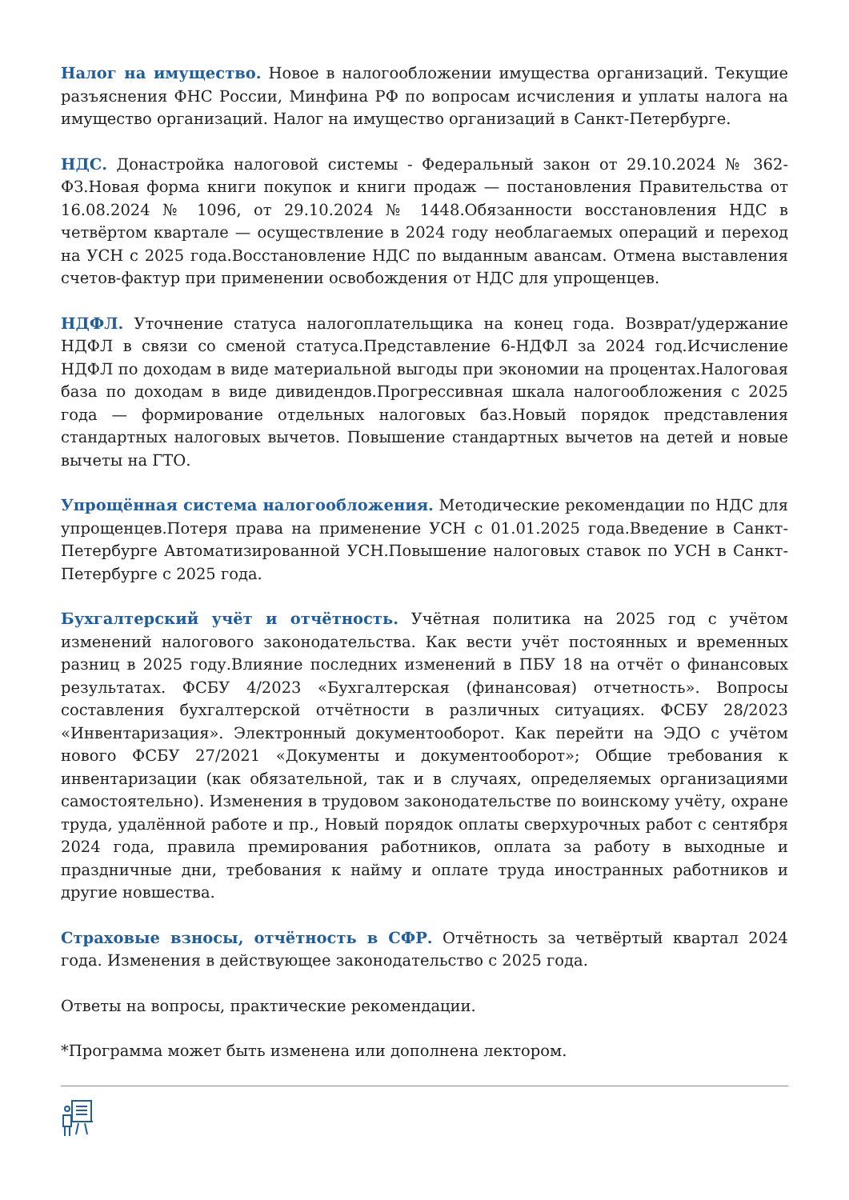Налог на имущество. Новое в налогообложении имущества организаций. Текущие разъяснения ФНС России, Минфина РФ по вопросам исчисления и уплаты налога на имущество организаций. Налог на имущество организаций в Санкт-Петербурге.
НДС. Донастройка налоговой системы - Федеральный закон от 29.10.2024 № 362-ФЗ.Новая форма книги покупок и книги продаж — постановления Правительства от 16.08.2024 № 1096, от 29.10.2024 № 1448.Обязанности восстановления НДС в четвёртом квартале — осуществление в 2024 году необлагаемых операций и переход на УСН с 2025 года.Восстановление НДС по выданным авансам. Отмена выставления счетов-фактур при применении освобождения от НДС для упрощенцев.
НДФЛ. Уточнение статуса налогоплательщика на конец года. Возврат/удержание НДФЛ в связи со сменой статуса.Представление 6-НДФЛ за 2024 год.Исчисление НДФЛ по доходам в виде материальной выгоды при экономии на процентах.Налоговая база по доходам в виде дивидендов.Прогрессивная шкала налогообложения с 2025 года — формирование отдельных налоговых баз.Новый порядок представления стандартных налоговых вычетов. Повышение стандартных вычетов на детей и новые вычеты на ГТО.
Упрощённая система налогообложения. Методические рекомендации по НДС для упрощенцев.Потеря права на применение УСН с 01.01.2025 года.Введение в Санкт-Петербурге Автоматизированной УСН.Повышение налоговых ставок по УСН в Санкт-Петербурге с 2025 года.
Бухгалтерский учёт и отчётность. Учётная политика на 2025 год с учётом изменений налогового законодательства. Как вести учёт постоянных и временных разниц в 2025 году.Влияние последних изменений в ПБУ 18 на отчёт о финансовых результатах. ФСБУ 4/2023 «Бухгалтерская (финансовая) отчетность». Вопросы составления бухгалтерской отчётности в различных ситуациях. ФСБУ 28/2023 «Инвентаризация». Электронный документооборот. Как перейти на ЭДО с учётом нового ФСБУ 27/2021 «Документы и документооборот»; Общие требования к инвентаризации (как обязательной, так и в случаях, определяемых организациями самостоятельно). Изменения в трудовом законодательстве по воинскому учёту, охране труда, удалённой работе и пр., Новый порядок оплаты сверхурочных работ с сентября 2024 года, правила премирования работников, оплата за работу в выходные и праздничные дни, требования к найму и оплате труда иностранных работников и другие новшества.
Страховые взносы, отчётность в СФР. Отчётность за четвёртый квартал 2024 года. Изменения в действующее законодательство с 2025 года.
Ответы на вопросы, практические рекомендации.
*Программа может быть изменена или дополнена лектором.